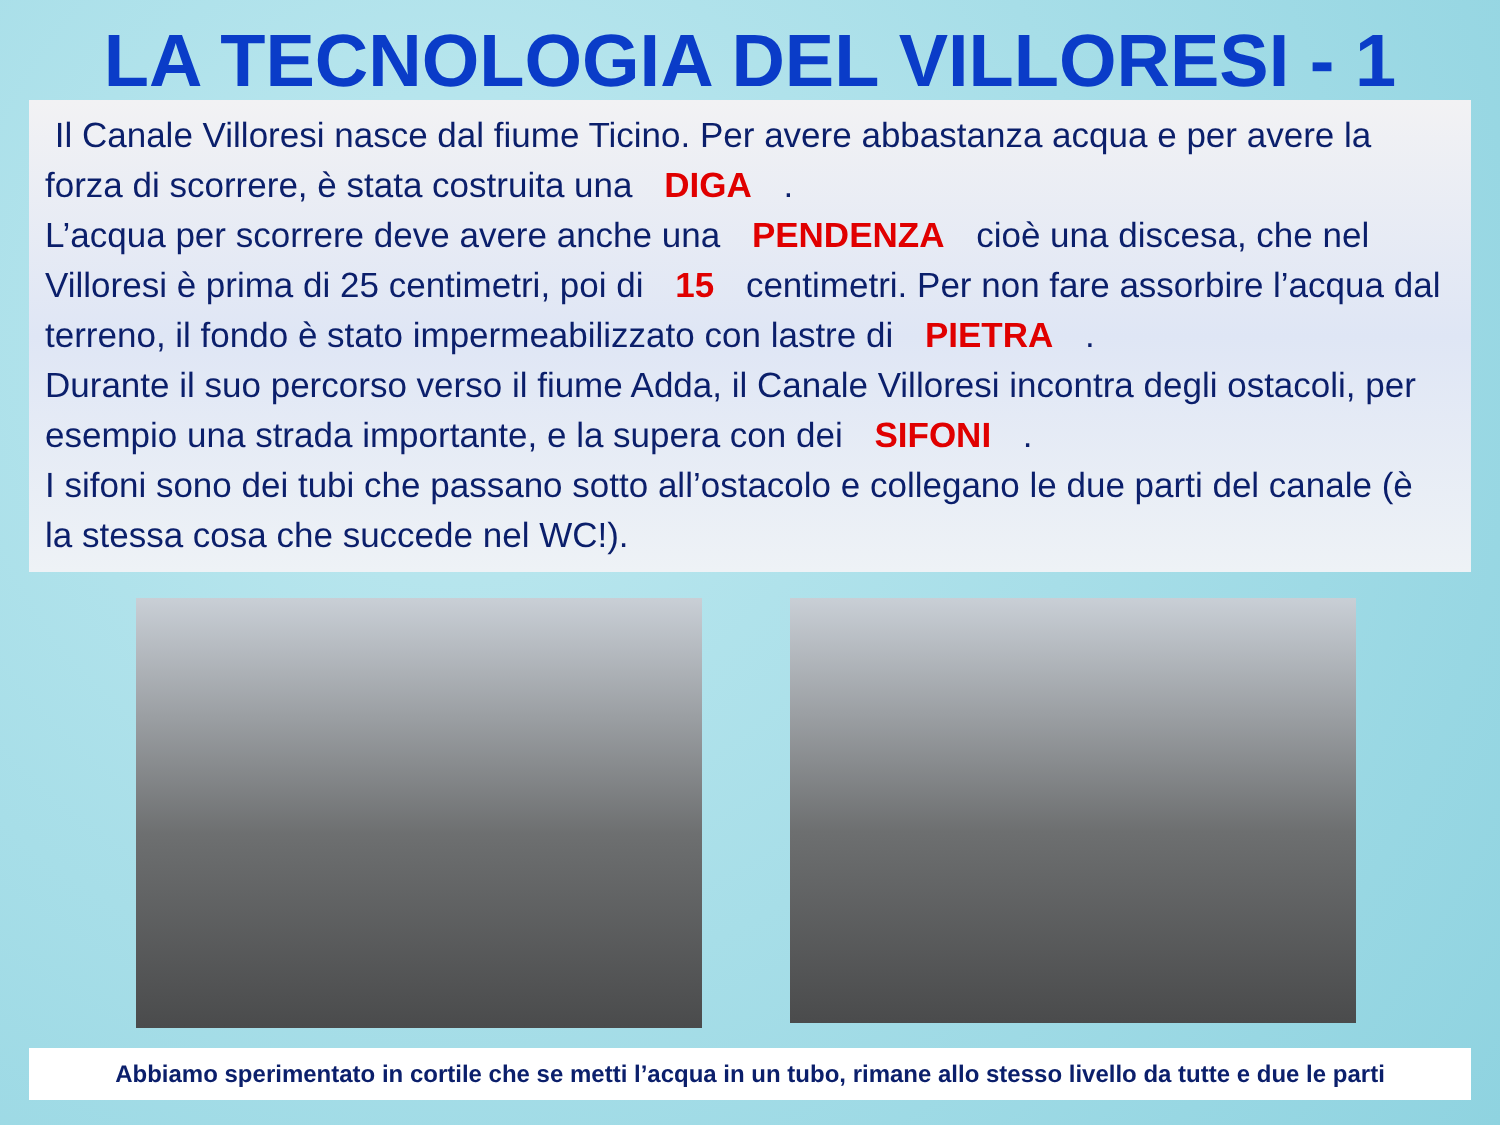LA TECNOLOGIA DEL VILLORESI - 1
Il Canale Villoresi nasce dal fiume Ticino. Per avere abbastanza acqua e per avere la forza di scorrere, è stata costruita una DIGA .
L’acqua per scorrere deve avere anche una PENDENZA cioè una discesa, che nel Villoresi è prima di 25 centimetri, poi di 15 centimetri. Per non fare assorbire l’acqua dal terreno, il fondo è stato impermeabilizzato con lastre di PIETRA .
Durante il suo percorso verso il fiume Adda, il Canale Villoresi incontra degli ostacoli, per esempio una strada importante, e la supera con dei SIFONI .
I sifoni sono dei tubi che passano sotto all’ostacolo e collegano le due parti del canale (è la stessa cosa che succede nel WC!).
Abbiamo sperimentato in cortile che se metti l’acqua in un tubo, rimane allo stesso livello da tutte e due le parti